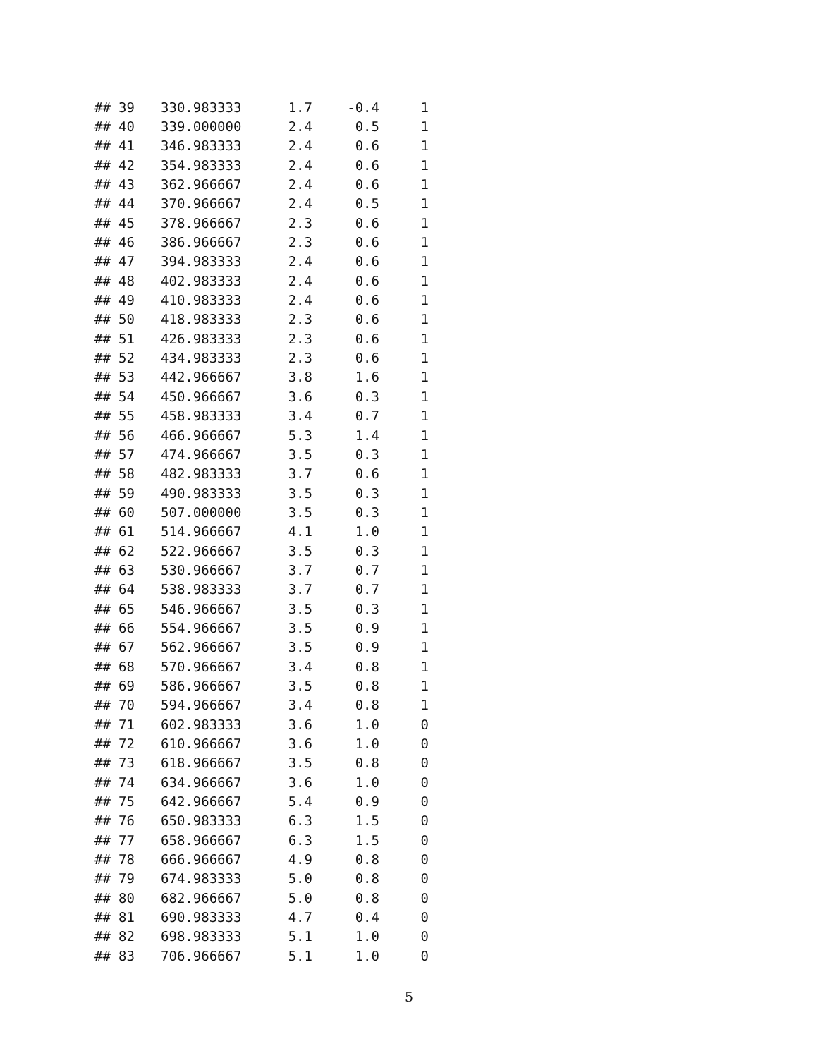| ## | 39 | 330.983333 | 1.7 | -0.4 | 1 |
| ## | 40 | 339.000000 | 2.4 | 0.5 | 1 |
| ## | 41 | 346.983333 | 2.4 | 0.6 | 1 |
| ## | 42 | 354.983333 | 2.4 | 0.6 | 1 |
| ## | 43 | 362.966667 | 2.4 | 0.6 | 1 |
| ## | 44 | 370.966667 | 2.4 | 0.5 | 1 |
| ## | 45 | 378.966667 | 2.3 | 0.6 | 1 |
| ## | 46 | 386.966667 | 2.3 | 0.6 | 1 |
| ## | 47 | 394.983333 | 2.4 | 0.6 | 1 |
| ## | 48 | 402.983333 | 2.4 | 0.6 | 1 |
| ## | 49 | 410.983333 | 2.4 | 0.6 | 1 |
| ## | 50 | 418.983333 | 2.3 | 0.6 | 1 |
| ## | 51 | 426.983333 | 2.3 | 0.6 | 1 |
| ## | 52 | 434.983333 | 2.3 | 0.6 | 1 |
| ## | 53 | 442.966667 | 3.8 | 1.6 | 1 |
| ## | 54 | 450.966667 | 3.6 | 0.3 | 1 |
| ## | 55 | 458.983333 | 3.4 | 0.7 | 1 |
| ## | 56 | 466.966667 | 5.3 | 1.4 | 1 |
| ## | 57 | 474.966667 | 3.5 | 0.3 | 1 |
| ## | 58 | 482.983333 | 3.7 | 0.6 | 1 |
| ## | 59 | 490.983333 | 3.5 | 0.3 | 1 |
| ## | 60 | 507.000000 | 3.5 | 0.3 | 1 |
| ## | 61 | 514.966667 | 4.1 | 1.0 | 1 |
| ## | 62 | 522.966667 | 3.5 | 0.3 | 1 |
| ## | 63 | 530.966667 | 3.7 | 0.7 | 1 |
| ## | 64 | 538.983333 | 3.7 | 0.7 | 1 |
| ## | 65 | 546.966667 | 3.5 | 0.3 | 1 |
| ## | 66 | 554.966667 | 3.5 | 0.9 | 1 |
| ## | 67 | 562.966667 | 3.5 | 0.9 | 1 |
| ## | 68 | 570.966667 | 3.4 | 0.8 | 1 |
| ## | 69 | 586.966667 | 3.5 | 0.8 | 1 |
| ## | 70 | 594.966667 | 3.4 | 0.8 | 1 |
| ## | 71 | 602.983333 | 3.6 | 1.0 | 0 |
| ## | 72 | 610.966667 | 3.6 | 1.0 | 0 |
| ## | 73 | 618.966667 | 3.5 | 0.8 | 0 |
| ## | 74 | 634.966667 | 3.6 | 1.0 | 0 |
| ## | 75 | 642.966667 | 5.4 | 0.9 | 0 |
| ## | 76 | 650.983333 | 6.3 | 1.5 | 0 |
| ## | 77 | 658.966667 | 6.3 | 1.5 | 0 |
| ## | 78 | 666.966667 | 4.9 | 0.8 | 0 |
| ## | 79 | 674.983333 | 5.0 | 0.8 | 0 |
| ## | 80 | 682.966667 | 5.0 | 0.8 | 0 |
| ## | 81 | 690.983333 | 4.7 | 0.4 | 0 |
| ## | 82 | 698.983333 | 5.1 | 1.0 | 0 |
| ## | 83 | 706.966667 | 5.1 | 1.0 | 0 |
5